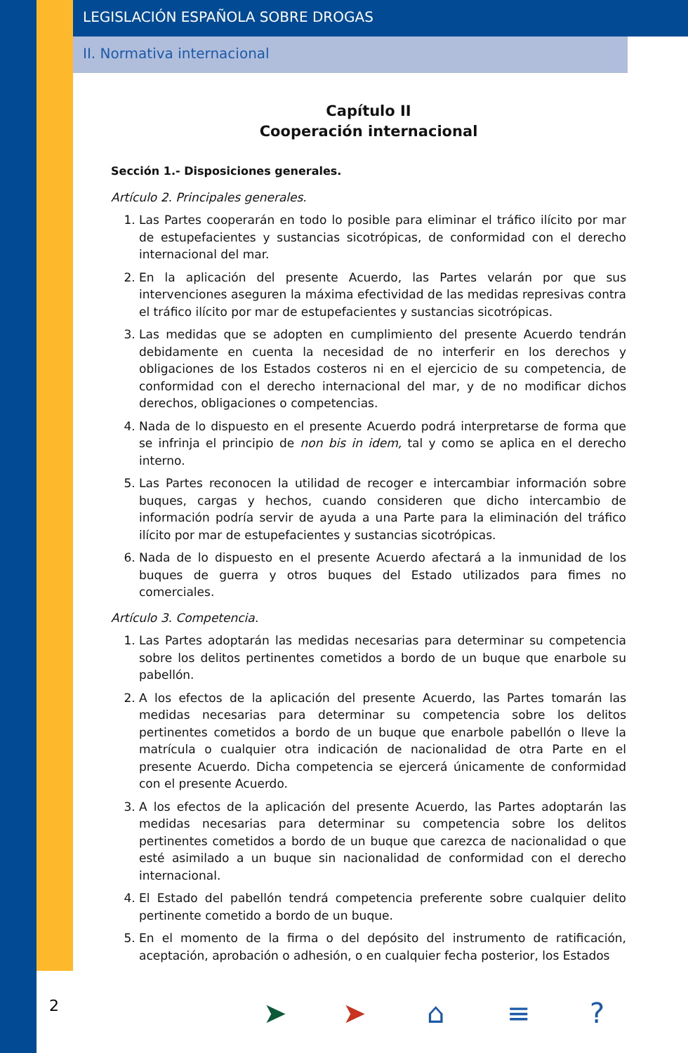LEGISLACIÓN ESPAÑOLA SOBRE DROGAS
II. Normativa internacional
Capítulo II
Cooperación internacional
Sección 1.- Disposiciones generales.
Artículo 2. Principales generales.
1. Las Partes cooperarán en todo lo posible para eliminar el tráfico ilícito por mar de estupefacientes y sustancias sicotrópicas, de conformidad con el derecho internacional del mar.
2. En la aplicación del presente Acuerdo, las Partes velarán por que sus intervenciones aseguren la máxima efectividad de las medidas represivas contra el tráfico ilícito por mar de estupefacientes y sustancias sicotrópicas.
3. Las medidas que se adopten en cumplimiento del presente Acuerdo tendrán debidamente en cuenta la necesidad de no interferir en los derechos y obligaciones de los Estados costeros ni en el ejercicio de su competencia, de conformidad con el derecho internacional del mar, y de no modificar dichos derechos, obligaciones o competencias.
4. Nada de lo dispuesto en el presente Acuerdo podrá interpretarse de forma que se infrinja el principio de non bis in idem, tal y como se aplica en el derecho interno.
5. Las Partes reconocen la utilidad de recoger e intercambiar información sobre buques, cargas y hechos, cuando consideren que dicho intercambio de información podría servir de ayuda a una Parte para la eliminación del tráfico ilícito por mar de estupefacientes y sustancias sicotrópicas.
6. Nada de lo dispuesto en el presente Acuerdo afectará a la inmunidad de los buques de guerra y otros buques del Estado utilizados para fimes no comerciales.
Artículo 3. Competencia.
1. Las Partes adoptarán las medidas necesarias para determinar su competencia sobre los delitos pertinentes cometidos a bordo de un buque que enarbole su pabellón.
2. A los efectos de la aplicación del presente Acuerdo, las Partes tomarán las medidas necesarias para determinar su competencia sobre los delitos pertinentes cometidos a bordo de un buque que enarbole pabellón o lleve la matrícula o cualquier otra indicación de nacionalidad de otra Parte en el presente Acuerdo. Dicha competencia se ejercerá únicamente de conformidad con el presente Acuerdo.
3. A los efectos de la aplicación del presente Acuerdo, las Partes adoptarán las medidas necesarias para determinar su competencia sobre los delitos pertinentes cometidos a bordo de un buque que carezca de nacionalidad o que esté asimilado a un buque sin nacionalidad de conformidad con el derecho internacional.
4. El Estado del pabellón tendrá competencia preferente sobre cualquier delito pertinente cometido a bordo de un buque.
5. En el momento de la firma o del depósito del instrumento de ratificación, aceptación, aprobación o adhesión, o en cualquier fecha posterior, los Estados
2 ➤ ➤ ⌂ ≡ ?